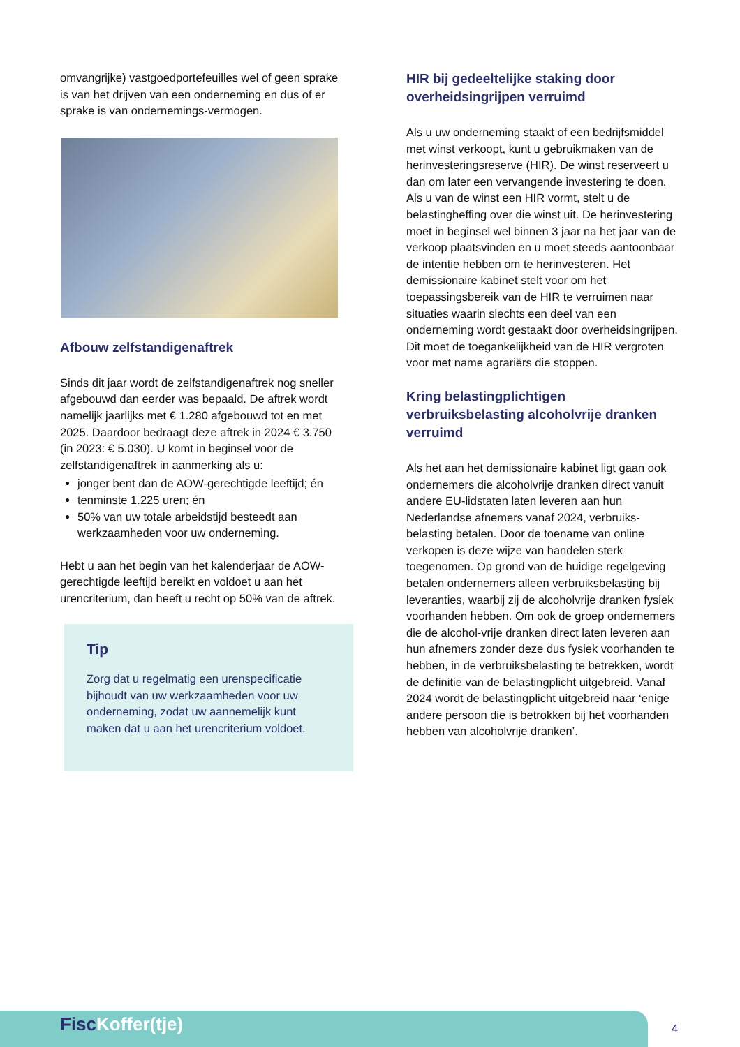omvangrijke) vastgoedportefeuilles wel of geen sprake is van het drijven van een onderneming en dus of er sprake is van ondernemings-vermogen.
Afbouw zelfstandigenaftrek
Sinds dit jaar wordt de zelfstandigenaftrek nog sneller afgebouwd dan eerder was bepaald. De aftrek wordt namelijk jaarlijks met € 1.280 afgebouwd tot en met 2025. Daardoor bedraagt deze aftrek in 2024 € 3.750 (in 2023: € 5.030). U komt in beginsel voor de zelfstandigenaftrek in aanmerking als u:
jonger bent dan de AOW-gerechtigde leeftijd; én
tenminste 1.225 uren; én
50% van uw totale arbeidstijd besteedt aan werkzaamheden voor uw onderneming.
Hebt u aan het begin van het kalenderjaar de AOW-gerechtigde leeftijd bereikt en voldoet u aan het urencriterium, dan heeft u recht op 50% van de aftrek.
Tip
Zorg dat u regelmatig een urenspecificatie bijhoudt van uw werkzaamheden voor uw onderneming, zodat uw aannemelijk kunt maken dat u aan het urencriterium voldoet.
HIR bij gedeeltelijke staking door overheidsingrijpen verruimd
Als u uw onderneming staakt of een bedrijfsmiddel met winst verkoopt, kunt u gebruikmaken van de herinvesteringsreserve (HIR). De winst reserveert u dan om later een vervangende investering te doen. Als u van de winst een HIR vormt, stelt u de belastingheffing over die winst uit. De herinvestering moet in beginsel wel binnen 3 jaar na het jaar van de verkoop plaatsvinden en u moet steeds aantoonbaar de intentie hebben om te herinvesteren. Het demissionaire kabinet stelt voor om het toepassingsbereik van de HIR te verruimen naar situaties waarin slechts een deel van een onderneming wordt gestaakt door overheidsingrijpen. Dit moet de toegankelijkheid van de HIR vergroten voor met name agrariërs die stoppen.
Kring belastingplichtigen verbruiksbelasting alcoholvrije dranken verruimd
Als het aan het demissionaire kabinet ligt gaan ook ondernemers die alcoholvrije dranken direct vanuit andere EU-lidstaten laten leveren aan hun Nederlandse afnemers vanaf 2024, verbruiks-belasting betalen. Door de toename van online verkopen is deze wijze van handelen sterk toegenomen. Op grond van de huidige regelgeving betalen ondernemers alleen verbruiksbelasting bij leveranties, waarbij zij de alcoholvrije dranken fysiek voorhanden hebben. Om ook de groep ondernemers die de alcohol-vrije dranken direct laten leveren aan hun afnemers zonder deze dus fysiek voorhanden te hebben, in de verbruiksbelasting te betrekken, wordt de definitie van de belastingplicht uitgebreid. Vanaf 2024 wordt de belastingplicht uitgebreid naar ‘enige andere persoon die is betrokken bij het voorhanden hebben van alcoholvrije dranken’.
Fisc Koffer(tje)
4